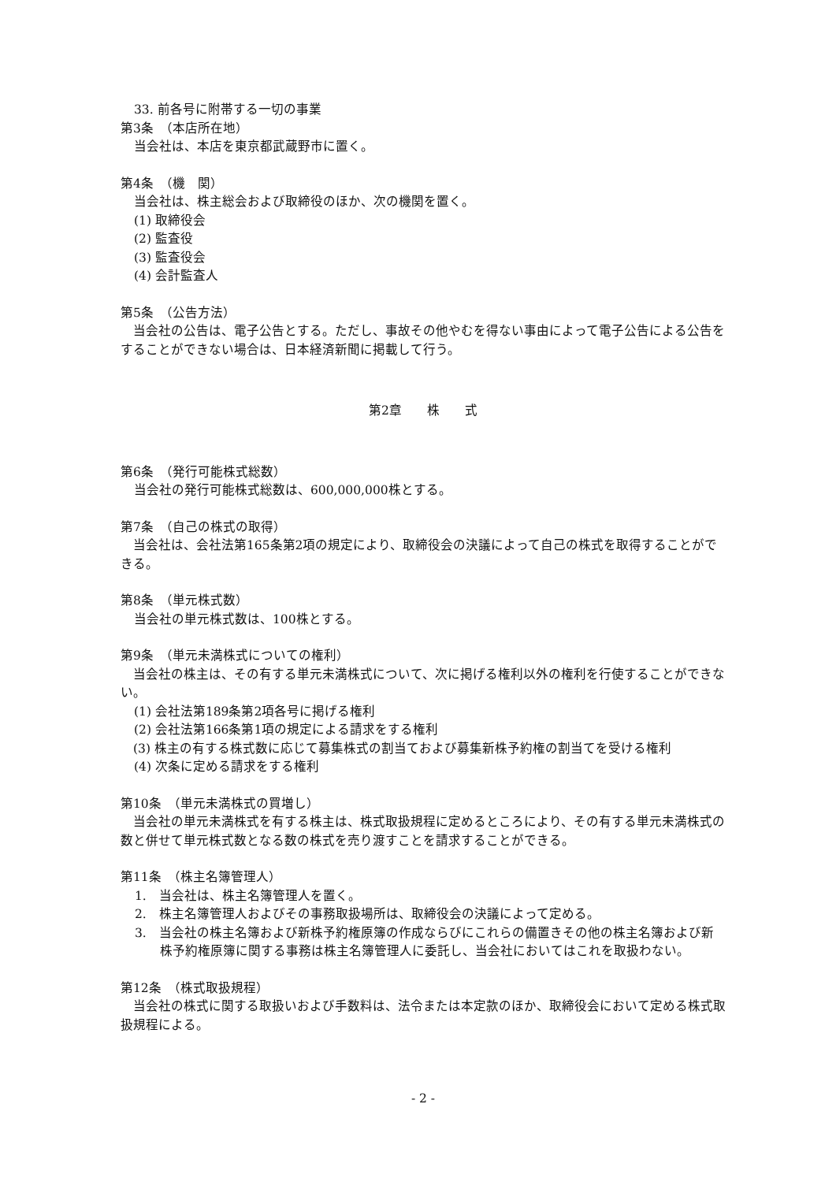33. 前各号に附帯する一切の事業
第3条　（本店所在地）
当会社は、本店を東京都武蔵野市に置く。
第4条　（機　関）
当会社は、株主総会および取締役のほか、次の機関を置く。
(1) 取締役会
(2) 監査役
(3) 監査役会
(4) 会計監査人
第5条　（公告方法）
　当会社の公告は、電子公告とする。ただし、事故その他やむを得ない事由によって電子公告による公告をすることができない場合は、日本経済新聞に掲載して行う。
第2章　　株　　式
第6条　（発行可能株式総数）
当会社の発行可能株式総数は、600,000,000株とする。
第7条　（自己の株式の取得）
　当会社は、会社法第165条第2項の規定により、取締役会の決議によって自己の株式を取得することができる。
第8条　（単元株式数）
当会社の単元株式数は、100株とする。
第9条　（単元未満株式についての権利）
　当会社の株主は、その有する単元未満株式について、次に掲げる権利以外の権利を行使することができない。
(1) 会社法第189条第2項各号に掲げる権利
(2) 会社法第166条第1項の規定による請求をする権利
(3) 株主の有する株式数に応じて募集株式の割当ておよび募集新株予約権の割当てを受ける権利
(4) 次条に定める請求をする権利
第10条　（単元未満株式の買増し）
　当会社の単元未満株式を有する株主は、株式取扱規程に定めるところにより、その有する単元未満株式の数と併せて単元株式数となる数の株式を売り渡すことを請求することができる。
第11条　（株主名簿管理人）
1.　当会社は、株主名簿管理人を置く。
2.　株主名簿管理人およびその事務取扱場所は、取締役会の決議によって定める。
3.　当会社の株主名簿および新株予約権原簿の作成ならびにこれらの備置きその他の株主名簿および新株予約権原簿に関する事務は株主名簿管理人に委託し、当会社においてはこれを取扱わない。
第12条　（株式取扱規程）
　当会社の株式に関する取扱いおよび手数料は、法令または本定款のほか、取締役会において定める株式取扱規程による。
- 2 -